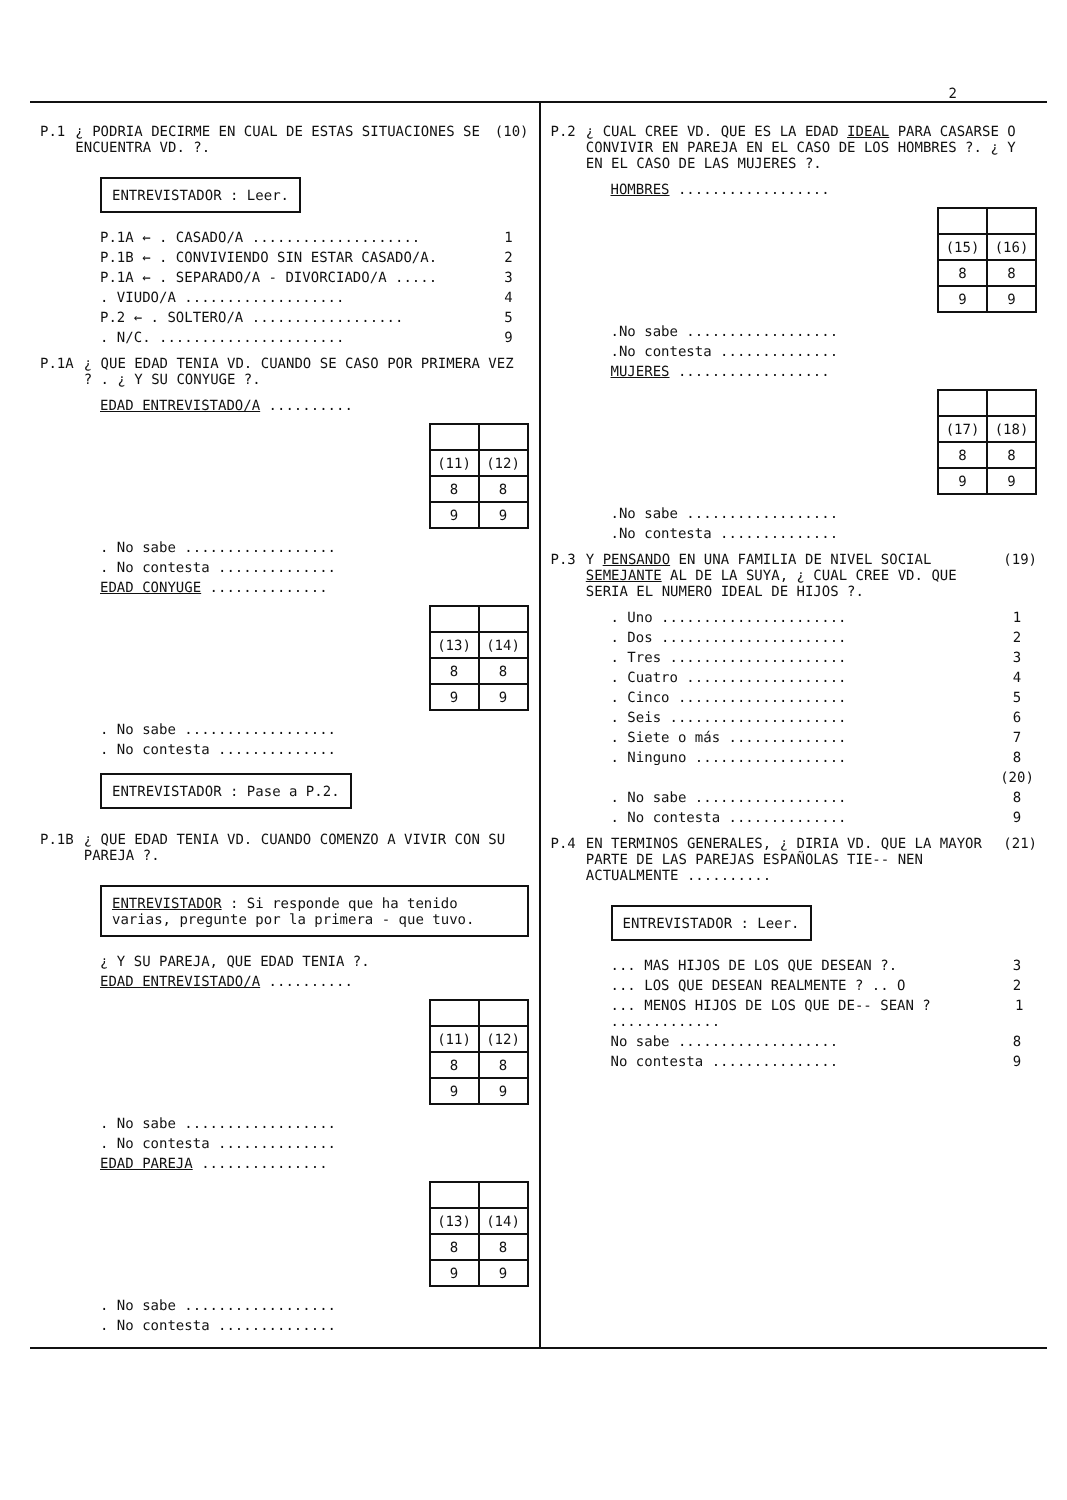2
P.1 ¿ PODRIA DECIRME EN CUAL DE ESTAS SITUACIONES SE ENCUENTRA VD. ?. (10)
ENTREVISTADOR : Leer.
P.1A ← . CASADO/A .................... 1
P.1B ← . CONVIVIENDO SIN ESTAR CASADO/A. 2
P.1A ← . SEPARADO/A - DIVORCIADO/A ..... 3
. VIUDO/A ................... 4
P.2 ← . SOLTERO/A .................. 5
. N/C. ...................... 9
P.1A ¿ QUE EDAD TENIA VD. CUANDO SE CASO POR PRIMERA VEZ ? . ¿ Y SU CONYUGE ?.
EDAD ENTREVISTADO/A ..........
| (11) | (12) |
| 8 | 8 |
| 9 | 9 |
. No sabe ..................
. No contesta ..............
EDAD CONYUGE ..............
| (13) | (14) |
| 8 | 8 |
| 9 | 9 |
. No sabe ..................
. No contesta ..............
ENTREVISTADOR : Pase a P.2.
P.1B ¿ QUE EDAD TENIA VD. CUANDO COMENZO A VIVIR CON SU PAREJA ?.
ENTREVISTADOR : Si responde que ha tenido varias, pregunte por la primera - que tuvo.
¿ Y SU PAREJA, QUE EDAD TENIA ?.
EDAD ENTREVISTADO/A ..........
| (11) | (12) |
| 8 | 8 |
| 9 | 9 |
. No sabe ..................
. No contesta ..............
EDAD PAREJA ...............
| (13) | (14) |
| 8 | 8 |
| 9 | 9 |
. No sabe ..................
. No contesta ..............
P.2 ¿ CUAL CREE VD. QUE ES LA EDAD IDEAL PARA CASARSE O CONVIVIR EN PAREJA EN EL CASO DE LOS HOMBRES ?. ¿ Y EN EL CASO DE LAS MUJERES ?.
HOMBRES ..................
| (15) | (16) |
| 8 | 8 |
| 9 | 9 |
.No sabe ..................
.No contesta ..............
MUJERES ..................
| (17) | (18) |
| 8 | 8 |
| 9 | 9 |
.No sabe ..................
.No contesta ..............
P.3 Y PENSANDO EN UNA FAMILIA DE NIVEL SOCIAL SEMEJANTE AL DE LA SUYA, ¿ CUAL CREE VD. QUE SERIA EL NUMERO IDEAL DE HIJOS ?. (19)
. Uno ...................... 1
. Dos ...................... 2
. Tres ..................... 3
. Cuatro ................... 4
. Cinco .................... 5
. Seis ..................... 6
. Siete o más .............. 7
. Ninguno .................. 8
(20)
. No sabe .................. 8
. No contesta .............. 9
P.4 EN TERMINOS GENERALES, ¿ DIRIA VD. QUE LA MAYOR PARTE DE LAS PAREJAS ESPAÑOLAS TIE-- NEN ACTUALMENTE .......... (21)
ENTREVISTADOR : Leer.
... MAS HIJOS DE LOS QUE DESEAN ?. 3
... LOS QUE DESEAN REALMENTE ? .. O 2
... MENOS HIJOS DE LOS QUE DE-- SEAN ? ............. 1
No sabe ................... 8
No contesta ............... 9